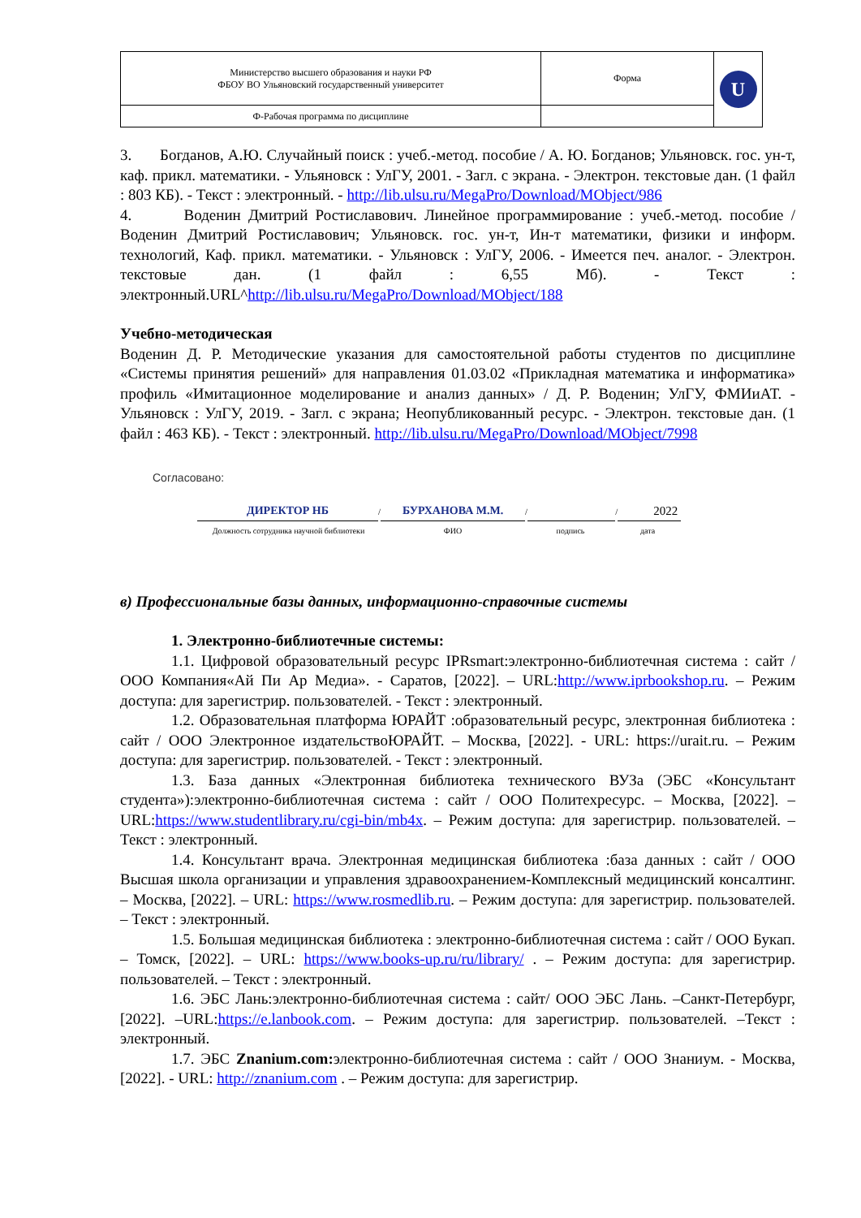| Министерство высшего образования и науки РФ ФБОУ ВО Ульяновский государственный университет | Форма | U |
| Ф-Рабочая программа по дисциплине | | |
3. Богданов, А.Ю. Случайный поиск : учеб.-метод. пособие / А. Ю. Богданов; Ульяновск. гос. ун-т, каф. прикл. математики. - Ульяновск : УлГУ, 2001. - Загл. с экрана. - Электрон. текстовые дан. (1 файл : 803 КБ). - Текст : электронный. - http://lib.ulsu.ru/MegaPro/Download/MObject/986
4. Воденин Дмитрий Ростиславович. Линейное программирование : учеб.-метод. пособие / Воденин Дмитрий Ростиславович; Ульяновск. гос. ун-т, Ин-т математики, физики и информ. технологий, Каф. прикл. математики. - Ульяновск : УлГУ, 2006. - Имеется печ. аналог. - Электрон. текстовые дан. (1 файл : 6,55 Мб). - Текст : электронный.URL^http://lib.ulsu.ru/MegaPro/Download/MObject/188
Учебно-методическая
Воденин Д. Р. Методические указания для самостоятельной работы студентов по дисциплине «Системы принятия решений» для направления 01.03.02 «Прикладная математика и информатика» профиль «Имитационное моделирование и анализ данных» / Д. Р. Воденин; УлГУ, ФМИиАТ. - Ульяновск : УлГУ, 2019. - Загл. с экрана; Неопубликованный ресурс. - Электрон. текстовые дан. (1 файл : 463 КБ). - Текст : электронный. http://lib.ulsu.ru/MegaPro/Download/MObject/7998
Согласовано:
ДИРЕКТОР НБ
/
БУРХАНОВА М.М.
/
/
2022
Должность сотрудника научной библиотеки
ФИО подпись дата
в) Профессиональные базы данных, информационно-справочные системы
1. Электронно-библиотечные системы:
1.1. Цифровой образовательный ресурс IPRsmart:электронно-библиотечная система : сайт / ООО Компания«Ай Пи Ар Медиа». - Саратов, [2022]. – URL:http://www.iprbookshop.ru. – Режим доступа: для зарегистрир. пользователей. - Текст : электронный.
1.2. Образовательная платформа ЮРАЙТ :образовательный ресурс, электронная библиотека : сайт / ООО Электронное издательствоЮРАЙТ. – Москва, [2022]. - URL: https://urait.ru. – Режим доступа: для зарегистрир. пользователей. - Текст : электронный.
1.3. База данных «Электронная библиотека технического ВУЗа (ЭБС «Консультант студента»):электронно-библиотечная система : сайт / ООО Политехресурс. – Москва, [2022]. –URL:https://www.studentlibrary.ru/cgi-bin/mb4x. – Режим доступа: для зарегистрир. пользователей. –Текст : электронный.
1.4. Консультант врача. Электронная медицинская библиотека :база данных : сайт / ООО Высшая школа организации и управления здравоохранением-Комплексный медицинский консалтинг. – Москва, [2022]. – URL: https://www.rosmedlib.ru. – Режим доступа: для зарегистрир. пользователей. – Текст : электронный.
1.5. Большая медицинская библиотека : электронно-библиотечная система : сайт / ООО Букап. – Томск, [2022]. – URL: https://www.books-up.ru/ru/library/ . – Режим доступа: для зарегистрир. пользователей. – Текст : электронный.
1.6. ЭБС Лань:электронно-библиотечная система : сайт/ ООО ЭБС Лань. –Санкт-Петербург, [2022]. –URL:https://e.lanbook.com. – Режим доступа: для зарегистрир. пользователей. –Текст : электронный.
1.7. ЭБС Znanium.com: электронно-библиотечная система : сайт / ООО Знаниум. - Москва, [2022]. - URL: http://znanium.com . – Режим доступа: для зарегистрир.